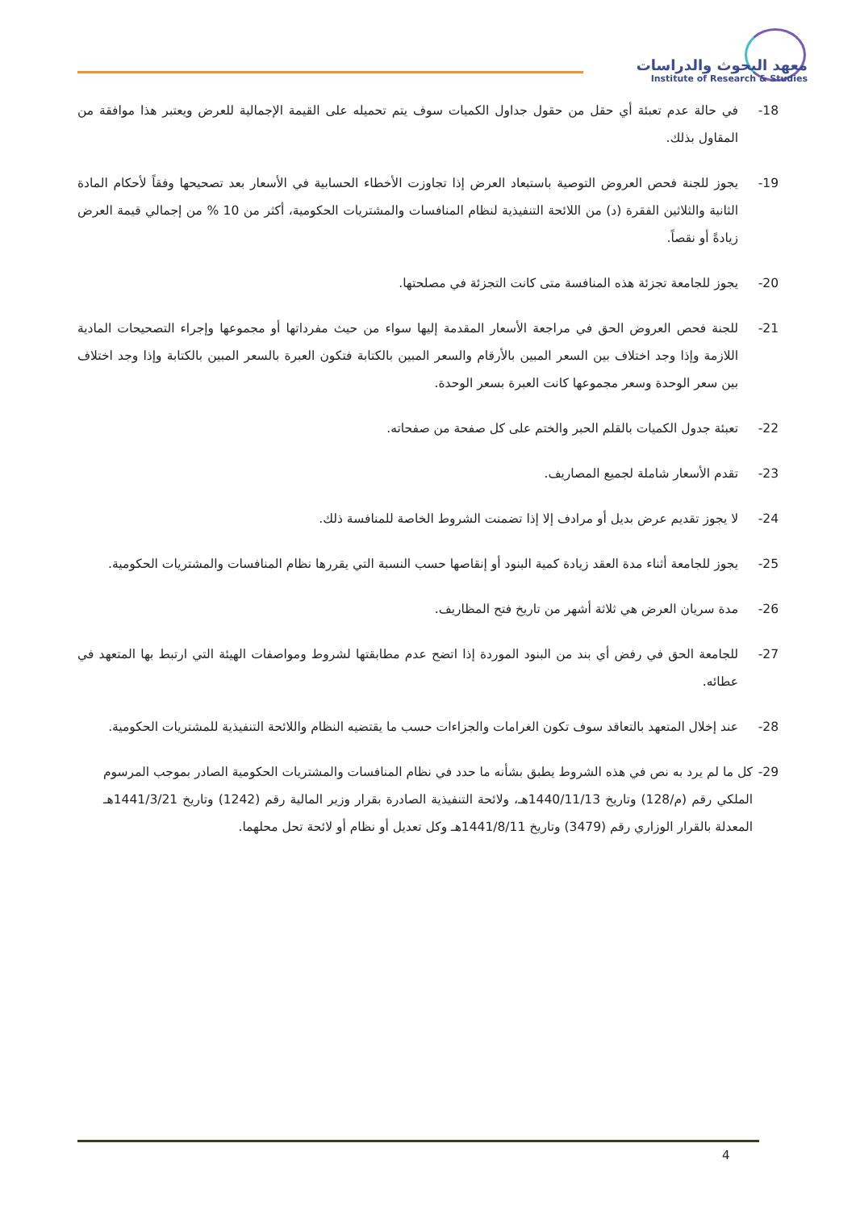معهد البحوث والدراسات
Institute of Research & Studies
-18 في حالة عدم تعبئة أي حقل من حقول جداول الكميات سوف يتم تحميله على القيمة الإجمالية للعرض ويعتبر هذا موافقة من المقاول بذلك.
-19 يجوز للجنة فحص العروض التوصية باستبعاد العرض إذا تجاوزت الأخطاء الحسابية في الأسعار بعد تصحيحها وفقاً لأحكام المادة الثانية والثلاثين الفقرة (د) من اللائحة التنفيذية لنظام المنافسات والمشتريات الحكومية، أكثر من 10 % من إجمالي قيمة العرض زيادةً أو نقصاً.
-20 يجوز للجامعة تجزئة هذه المنافسة متى كانت التجزئة في مصلحتها.
-21 للجنة فحص العروض الحق في مراجعة الأسعار المقدمة إليها سواء من حيث مفرداتها أو مجموعها وإجراء التصحيحات المادية اللازمة وإذا وجد اختلاف بين السعر المبين بالأرقام والسعر المبين بالكتابة فتكون العبرة بالسعر المبين بالكتابة وإذا وجد اختلاف بين سعر الوحدة وسعر مجموعها كانت العبرة بسعر الوحدة.
-22 تعبئة جدول الكميات بالقلم الحبر والختم على كل صفحة من صفحاته.
-23 تقدم الأسعار شاملة لجميع المصاريف.
-24 لا يجوز تقديم عرض بديل أو مرادف إلا إذا تضمنت الشروط الخاصة للمنافسة ذلك.
-25 يجوز للجامعة أثناء مدة العقد زيادة كمية البنود أو إنقاصها حسب النسبة التي يقررها نظام المنافسات والمشتريات الحكومية.
-26 مدة سريان العرض هي ثلاثة أشهر من تاريخ فتح المظاريف.
-27 للجامعة الحق في رفض أي بند من البنود الموردة إذا اتضح عدم مطابقتها لشروط ومواصفات الهيئة التي ارتبط بها المتعهد في عطائه.
-28 عند إخلال المتعهد بالتعاقد سوف تكون الغرامات والجزاءات حسب ما يقتضيه النظام واللائحة التنفيذية للمشتريات الحكومية.
-29 كل ما لم يرد به نص في هذه الشروط يطبق بشأنه ما حدد في نظام المنافسات والمشتريات الحكومية الصادر بموجب المرسوم الملكي رقم (م/128) وتاريخ 1440/11/13هـ، ولائحة التنفيذية الصادرة بقرار وزير المالية رقم (1242) وتاريخ 1441/3/21هـ المعدلة بالقرار الوزاري رقم (3479) وتاريخ 1441/8/11هـ وكل تعديل أو نظام أو لائحة تحل محلهما.
4